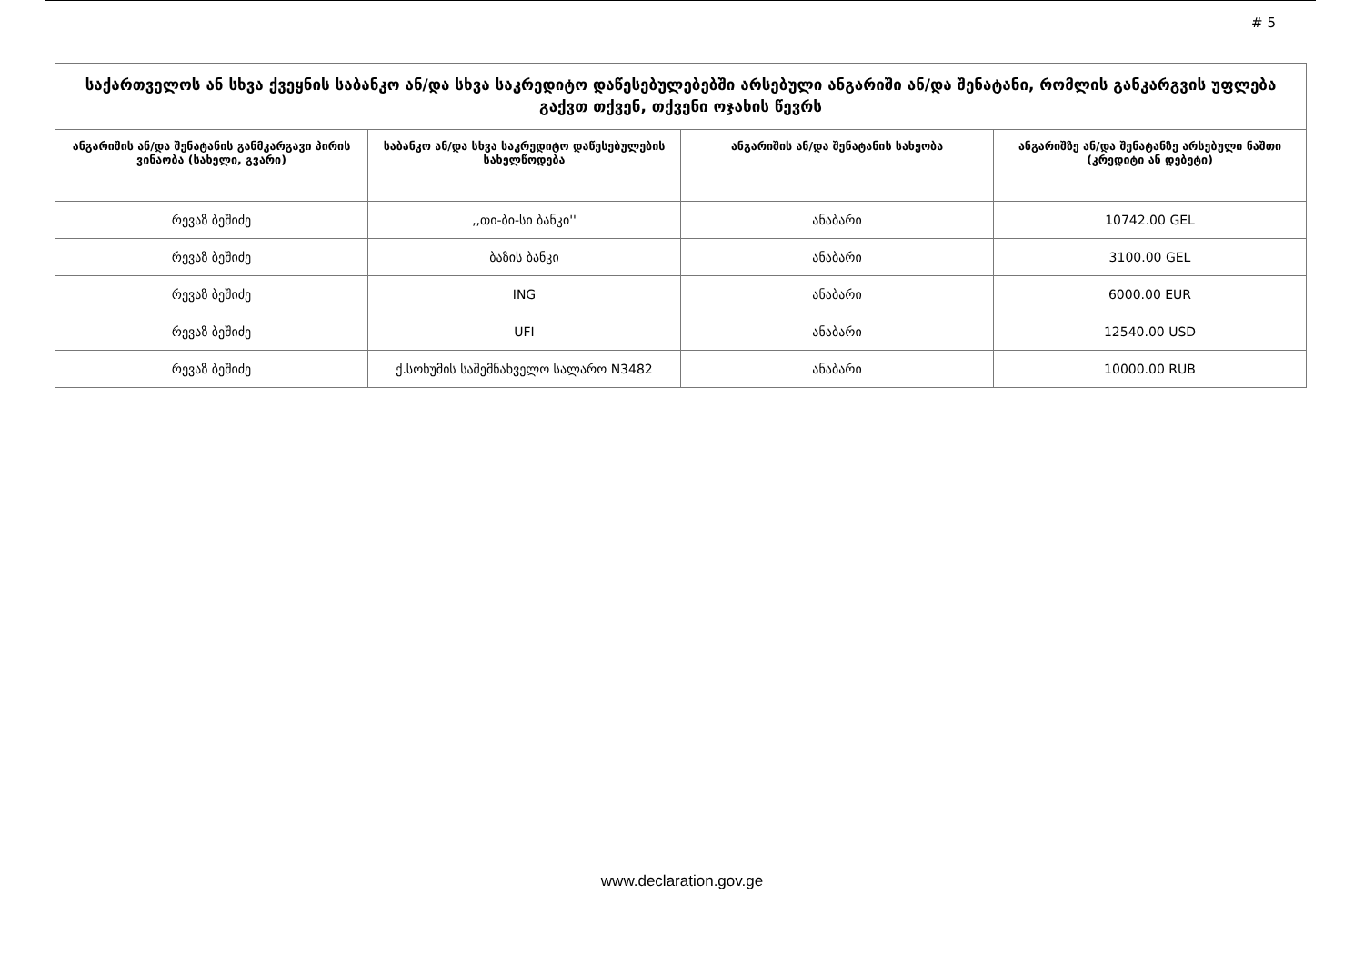# 5
| საქართველოს ან სხვა ქვეყნის საბანკო ან/და სხვა საკრედიტო დაწესებულებებში არსებული ანგარიში ან/და შენატანი, რომლის განკარგვის უფლება გაქვთ თქვენ, თქვენი ოჯახის წევრს | | | |
| --- | --- | --- | --- |
| ანგარიშის ან/და შენატანის განმკარგავი პირის ვინაობა (სახელი, გვარი) | საბანკო ან/და სხვა საკრედიტო დაწესებულების სახელწოდება | ანგარიშის ან/და შენატანის სახეობა | ანგარიშზე ან/და შენატანზე არსებული ნაშთი (კრედიტი ან დებეტი) |
| რევაზ ბეშიძე | ,,თი-ბი-სი ბანკი'' | ანაბარი | 10742.00 GEL |
| რევაზ ბეშიძე | ბაზის ბანკი | ანაბარი | 3100.00 GEL |
| რევაზ ბეშიძე | ING | ანაბარი | 6000.00 EUR |
| რევაზ ბეშიძე | UFI | ანაბარი | 12540.00 USD |
| რევაზ ბეშიძე | ქ.სოხუმის საშემნახველო სალარო N3482 | ანაბარი | 10000.00 RUB |
www.declaration.gov.ge